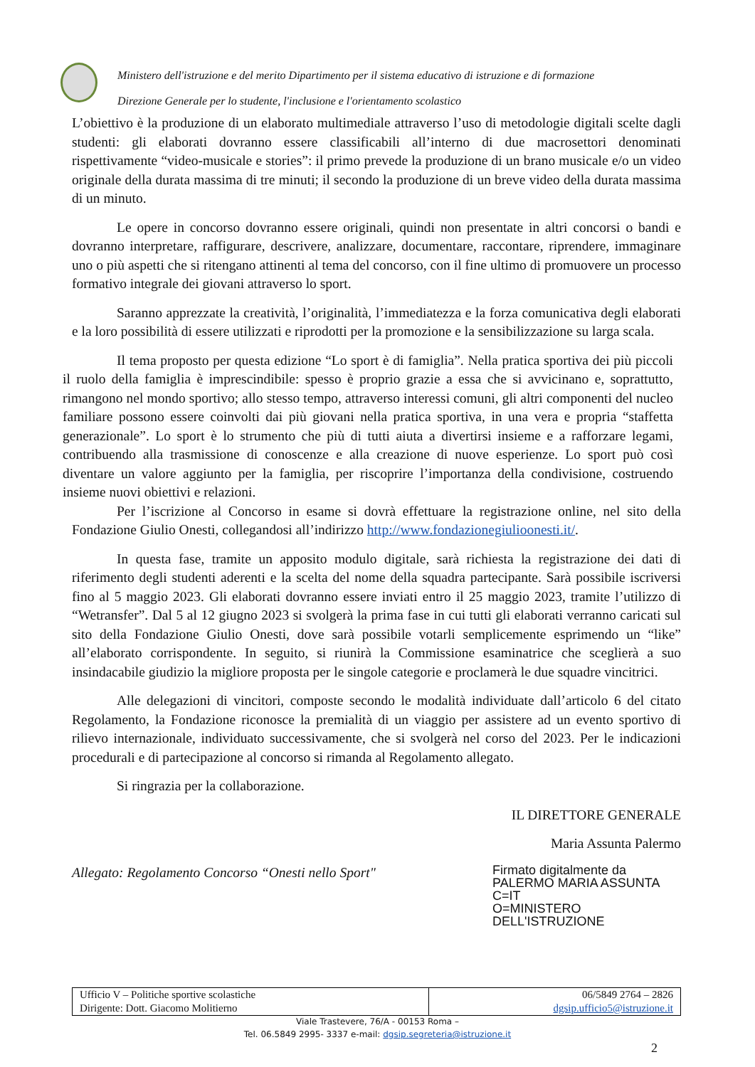Ministero dell'istruzione e del merito Dipartimento per il sistema educativo di istruzione e di formazione
Direzione Generale per lo studente, l'inclusione e l'orientamento scolastico
L’obiettivo è la produzione di un elaborato multimediale attraverso l’uso di metodologie digitali scelte dagli studenti: gli elaborati dovranno essere classificabili all’interno di due macrosettori denominati rispettivamente “video-musicale e stories”: il primo prevede la produzione di un brano musicale e/o un video originale della durata massima di tre minuti; il secondo la produzione di un breve video della durata massima di un minuto.
Le opere in concorso dovranno essere originali, quindi non presentate in altri concorsi o bandi e dovranno interpretare, raffigurare, descrivere, analizzare, documentare, raccontare, riprendere, immaginare uno o più aspetti che si ritengano attinenti al tema del concorso, con il fine ultimo di promuovere un processo formativo integrale dei giovani attraverso lo sport.
Saranno apprezzate la creatività, l’originalità, l’immediatezza e la forza comunicativa degli elaborati e la loro possibilità di essere utilizzati e riprodotti per la promozione e la sensibilizzazione su larga scala.
Il tema proposto per questa edizione “Lo sport è di famiglia”. Nella pratica sportiva dei più piccoli il ruolo della famiglia è imprescindibile: spesso è proprio grazie a essa che si avvicinano e, soprattutto, rimangono nel mondo sportivo; allo stesso tempo, attraverso interessi comuni, gli altri componenti del nucleo familiare possono essere coinvolti dai più giovani nella pratica sportiva, in una vera e propria “staffetta generazionale”. Lo sport è lo strumento che più di tutti aiuta a divertirsi insieme e a rafforzare legami, contribuendo alla trasmissione di conoscenze e alla creazione di nuove esperienze. Lo sport può così diventare un valore aggiunto per la famiglia, per riscoprire l’importanza della condivisione, costruendo insieme nuovi obiettivi e relazioni.
Per l’iscrizione al Concorso in esame si dovrà effettuare la registrazione online, nel sito della Fondazione Giulio Onesti, collegandosi all’indirizzo http://www.fondazionegiulioonesti.it/.
In questa fase, tramite un apposito modulo digitale, sarà richiesta la registrazione dei dati di riferimento degli studenti aderenti e la scelta del nome della squadra partecipante. Sarà possibile iscriversi fino al 5 maggio 2023. Gli elaborati dovranno essere inviati entro il 25 maggio 2023, tramite l’utilizzo di “Wetransfer”. Dal 5 al 12 giugno 2023 si svolgerà la prima fase in cui tutti gli elaborati verranno caricati sul sito della Fondazione Giulio Onesti, dove sarà possibile votarli semplicemente esprimendo un “like” all’elaborato corrispondente. In seguito, si riunirà la Commissione esaminatrice che sceglierà a suo insindacabile giudizio la migliore proposta per le singole categorie e proclamerà le due squadre vincitrici.
Alle delegazioni di vincitori, composte secondo le modalità individuate dall’articolo 6 del citato Regolamento, la Fondazione riconosce la premialità di un viaggio per assistere ad un evento sportivo di rilievo internazionale, individuato successivamente, che si svolgerà nel corso del 2023. Per le indicazioni procedurali e di partecipazione al concorso si rimanda al Regolamento allegato.
Si ringrazia per la collaborazione.
IL DIRETTORE GENERALE
Maria Assunta Palermo
Allegato: Regolamento Concorso “Onesti nello Sport"
Firmato digitalmente da
PALERMO MARIA ASSUNTA
C=IT
O=MINISTERO
DELL'ISTRUZIONE
| Ufficio V – Politiche sportive scolastiche Dirigente: Dott. Giacomo Molitierno | 06/5849 2764 – 2826 dgsip.ufficio5@istruzione.it |
Viale Trastevere, 76/A - 00153 Roma –
Tel. 06.5849 2995- 3337 e-mail: dgsip.segreteria@istruzione.it
2